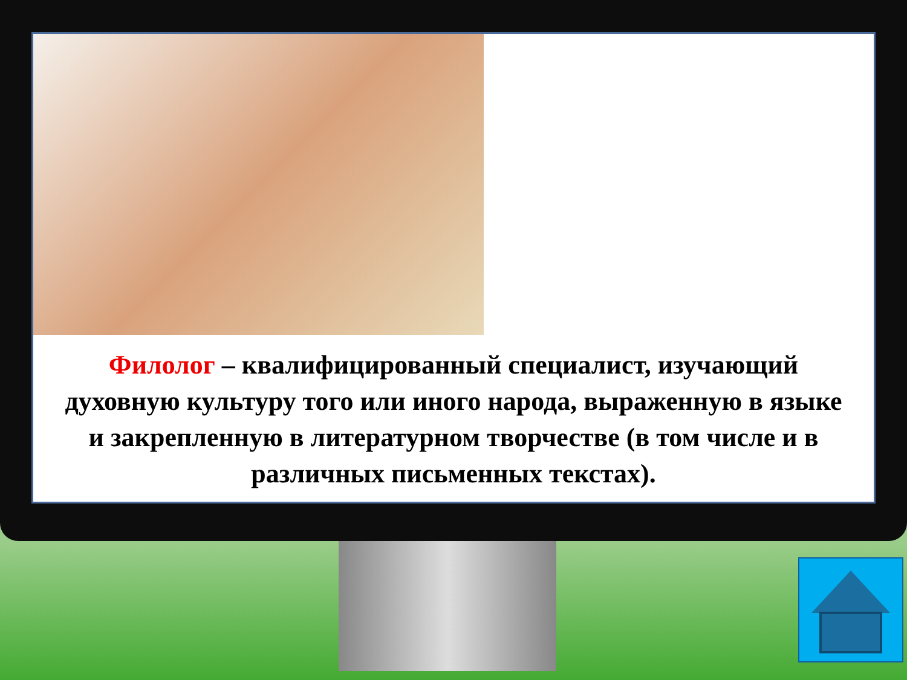Филолог – квалифицированный специалист, изучающий духовную культуру того или иного народа, выраженную в языке и закрепленную в литературном творчестве (в том числе и в различных письменных текстах).